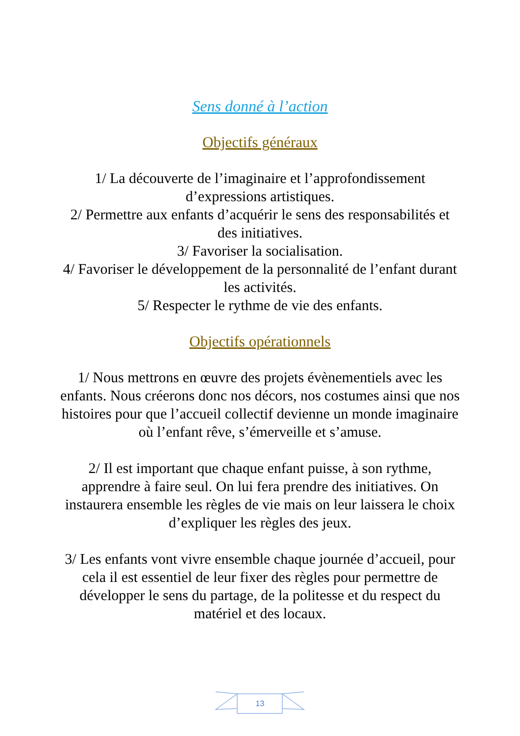Sens donné à l’action
Objectifs généraux
1/ La découverte de l’imaginaire et l’approfondissement d’expressions artistiques.
2/ Permettre aux enfants d’acquérir le sens des responsabilités et des initiatives.
3/ Favoriser la socialisation.
4/ Favoriser le développement de la personnalité de l’enfant durant les activités.
5/ Respecter le rythme de vie des enfants.
Objectifs opérationnels
1/ Nous mettrons en œuvre des projets évènementiels avec les enfants. Nous créerons donc nos décors, nos costumes ainsi que nos histoires pour que l’accueil collectif devienne un monde imaginaire où l’enfant rêve, s’émerveille et s’amuse.
2/ Il est important que chaque enfant puisse, à son rythme, apprendre à faire seul. On lui fera prendre des initiatives. On instaurera ensemble les règles de vie mais on leur laissera le choix d’expliquer les règles des jeux.
3/ Les enfants vont vivre ensemble chaque journée d’accueil, pour cela il est essentiel de leur fixer des règles pour permettre de développer le sens du partage, de la politesse et du respect du matériel et des locaux.
13